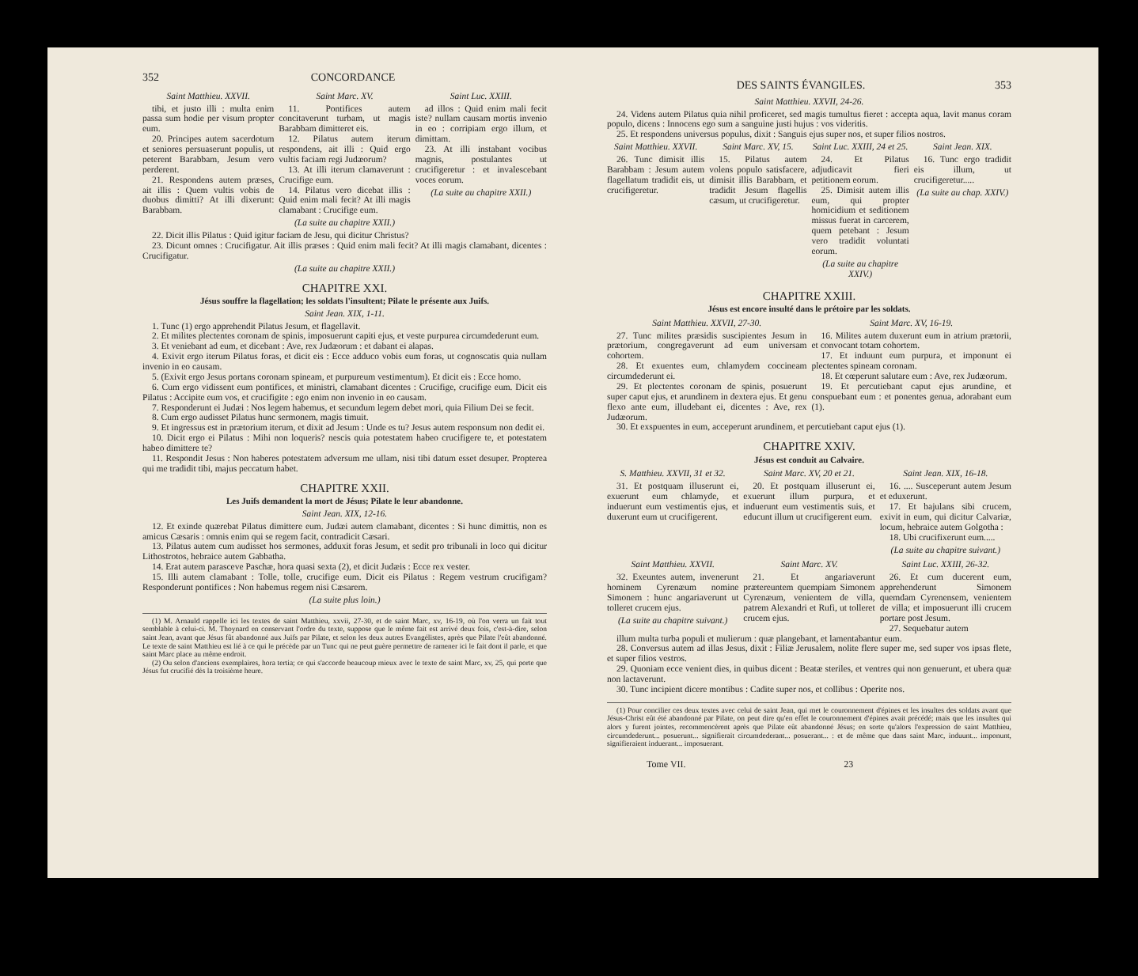352 CONCORDANCE
Saint Matthieu. XXVII.
tibi, et justo illi : multa enim passa sum hodie per visum propter eum.
20. Principes autem sacerdotum et seniores persuaserunt populis, ut peterent Barabbam, Jesum vero perderent.
21. Respondens autem præses, ait illis : Quem vultis vobis de duobus dimitti? At illi dixerunt: Barabbam.
Saint Marc. XV.
11. Pontifices autem concitaverunt turbam, ut magis Barabbam dimitteret eis.
12. Pilatus autem iterum respondens, ait illi : Quid ergo vultis faciam regi Judæorum?
13. At illi iterum clamaverunt : Crucifige eum.
14. Pilatus vero dicebat illis : Quid enim mali fecit? At illi magis clamabant : Crucifige eum.
(La suite au chapitre XXII.)
Saint Luc. XXIII.
ad illos : Quid enim mali fecit iste? nullam causam mortis invenio in eo : corripiam ergo illum, et dimittam.
23. At illi instabant vocibus magnis, postulantes ut crucifigeretur : et invalescebant voces eorum.
(La suite au chapitre XXII.)
22. Dicit illis Pilatus : Quid igitur faciam de Jesu, qui dicitur Christus?
23. Dicunt omnes : Crucifigatur. Ait illis præses : Quid enim mali fecit? At illi magis clamabant, dicentes : Crucifigatur.
(La suite au chapitre XXII.)
CHAPITRE XXI.
Jésus souffre la flagellation; les soldats l'insultent; Pilate le présente aux Juifs.
Saint Jean. XIX, 1-11.
1. Tunc (1) ergo apprehendit Pilatus Jesum, et flagellavit.
2. Et milites plectentes coronam de spinis, imposuerunt capiti ejus, et veste purpurea circumdederunt eum.
3. Et veniebant ad eum, et dicebant : Ave, rex Judæorum : et dabant ei alapas.
4. Exivit ergo iterum Pilatus foras, et dicit eis : Ecce adduco vobis eum foras, ut cognoscatis quia nullam invenio in eo causam.
5. (Exivit ergo Jesus portans coronam spineam, et purpureum vestimentum). Et dicit eis : Ecce homo.
6. Cum ergo vidissent eum pontifices, et ministri, clamabant dicentes : Crucifige, crucifige eum. Dicit eis Pilatus : Accipite eum vos, et crucifigite : ego enim non invenio in eo causam.
7. Responderunt ei Judæi : Nos legem habemus, et secundum legem debet mori, quia Filium Dei se fecit.
8. Cum ergo audisset Pilatus hunc sermonem, magis timuit.
9. Et ingressus est in prætorium iterum, et dixit ad Jesum : Unde es tu? Jesus autem responsum non dedit ei.
10. Dicit ergo ei Pilatus : Mihi non loqueris? nescis quia potestatem habeo crucifigere te, et potestatem habeo dimittere te?
11. Respondit Jesus : Non haberes potestatem adversum me ullam, nisi tibi datum esset desuper. Propterea qui me tradidit tibi, majus peccatum habet.
CHAPITRE XXII.
Les Juifs demandent la mort de Jésus; Pilate le leur abandonne.
Saint Jean. XIX, 12-16.
12. Et exinde quærebat Pilatus dimittere eum. Judæi autem clamabant, dicentes : Si hunc dimittis, non es amicus Cæsaris : omnis enim qui se regem facit, contradicit Cæsari.
13. Pilatus autem cum audisset hos sermones, adduxit foras Jesum, et sedit pro tribunali in loco qui dicitur Lithostrotos, hebraice autem Gabbatha.
14. Erat autem parasceve Paschæ, hora quasi sexta (2), et dicit Judæis : Ecce rex vester.
15. Illi autem clamabant : Tolle, tolle, crucifige eum. Dicit eis Pilatus : Regem vestrum crucifigam? Responderunt pontifices : Non habemus regem nisi Cæsarem.
(La suite plus loin.)
(1) M. Arnauld rappelle ici les textes de saint Matthieu, xxvii, 27-30, et de saint Marc, xv, 16-19, où l'on verra un fait tout semblable à celui-ci. M. Thoynard en conservant l'ordre du texte, suppose que le même fait est arrivé deux fois, c'est-à-dire, selon saint Jean, avant que Jésus fût abandonné aux Juifs par Pilate, et selon les deux autres Evangélistes, après que Pilate l'eût abandonné. Le texte de saint Matthieu est lié à ce qui le précède par un Tunc qui ne peut guère permettre de ramener ici le fait dont il parle, et que saint Marc place au même endroit.
(2) Ou selon d'anciens exemplaires, hora tertia; ce qui s'accorde beaucoup mieux avec le texte de saint Marc, xv, 25, qui porte que Jésus fut crucifié dès la troisième heure.
DES SAINTS ÉVANGILES. 353
Saint Matthieu. XXVII, 24-26.
24. Videns autem Pilatus quia nihil proficeret, sed magis tumultus fieret : accepta aqua, lavit manus coram populo, dicens : Innocens ego sum a sanguine justi hujus : vos videritis.
25. Et respondens universus populus, dixit : Sanguis ejus super nos, et super filios nostros.
Saint Matthieu. XXVII.
26. Tunc dimisit illis Barabbam : Jesum autem flagellatum tradidit eis, ut crucifigeretur.
Saint Marc. XV, 15.
15. Pilatus autem volens populo satisfacere, dimisit illis Barabbam, et tradidit Jesum flagellis cæsum, ut crucifigeretur.
Saint Luc. XXIII, 24 et 25.
24. Et Pilatus adjudicavit fieri petitionem eorum.
25. Dimisit autem illis eum, qui propter homicidium et seditionem missus fuerat in carcerem, quem petebant : Jesum vero tradidit voluntati eorum.
(La suite au chapitre XXIV.)
Saint Jean. XIX.
16. Tunc ergo tradidit eis illum, ut crucifigeretur.....
(La suite au chap. XXIV.)
CHAPITRE XXIII.
Jésus est encore insulté dans le prétoire par les soldats.
Saint Matthieu. XXVII, 27-30.
27. Tunc milites præsidis suscipientes Jesum in prætorium, congregaverunt ad eum universam cohortem.
28. Et exuentes eum, chlamydem coccineam circumdederunt ei.
29. Et plectentes coronam de spinis, posuerunt super caput ejus, et arundinem in dextera ejus. Et genu flexo ante eum, illudebant ei, dicentes : Ave, rex Judæorum.
Saint Marc. XV, 16-19.
16. Milites autem duxerunt eum in atrium prætorii, et convocant totam cohortem.
17. Et induunt eum purpura, et imponunt ei plectentes spineam coronam.
18. Et cœperunt salutare eum : Ave, rex Judæorum.
19. Et percutiebant caput ejus arundine, et conspuebant eum : et ponentes genua, adorabant eum (1).
30. Et exspuentes in eum, acceperunt arundinem, et percutiebant caput ejus (1).
CHAPITRE XXIV.
Jésus est conduit au Calvaire.
S. Matthieu. XXVII, 31 et 32.
31. Et postquam illuserunt ei, exuerunt eum chlamyde, et induerunt eum vestimentis ejus, et duxerunt eum ut crucifigerent.
Saint Marc. XV, 20 et 21.
20. Et postquam illuserunt ei, exuerunt illum purpura, et induerunt eum vestimentis suis, et educunt illum ut crucifigerent eum.
Saint Jean. XIX, 16-18.
16. .... Susceperunt autem Jesum et eduxerunt.
17. Et bajulans sibi crucem, exivit in eum, qui dicitur Calvariæ, locum, hebraice autem Golgotha :
18. Ubi crucifixerunt eum.....
(La suite au chapitre suivant.)
Saint Matthieu. XXVII.
32. Exeuntes autem, invenerunt hominem Cyrenæum nomine Simonem : hunc angariaverunt ut tolleret crucem ejus.
(La suite au chapitre suivant.)
Saint Marc. XV.
21. Et angariaverunt prætereuntem quempiam Simonem Cyrenæum, venientem de villa, patrem Alexandri et Rufi, ut tolleret crucem ejus.
Saint Luc. XXIII, 26-32.
26. Et cum ducerent eum, apprehenderunt Simonem quemdam Cyrenensem, venientem de villa; et imposuerunt illi crucem portare post Jesum.
27. Sequebatur autem
illum multa turba populi et mulierum : quæ plangebant, et lamentabantur eum.
28. Conversus autem ad illas Jesus, dixit : Filiæ Jerusalem, nolite flere super me, sed super vos ipsas flete, et super filios vestros.
29. Quoniam ecce venient dies, in quibus dicent : Beatæ steriles, et ventres qui non genuerunt, et ubera quæ non lactaverunt.
30. Tunc incipient dicere montibus : Cadite super nos, et collibus : Operite nos.
(1) Pour concilier ces deux textes avec celui de saint Jean, qui met le couronnement d'épines et les insultes des soldats avant que Jésus-Christ eût été abandonné par Pilate, on peut dire qu'en effet le couronnement d'épines avait précédé; mais que les insultes qui alors y furent jointes, recommencèrent après que Pilate eût abandonné Jésus; en sorte qu'alors l'expression de saint Matthieu, circumdederunt... posuerunt... signifierait circumdederant... posuerant... : et de même que dans saint Marc, induunt... imponunt, signifieraient induerant... imposuerant.
Tome VII. 23